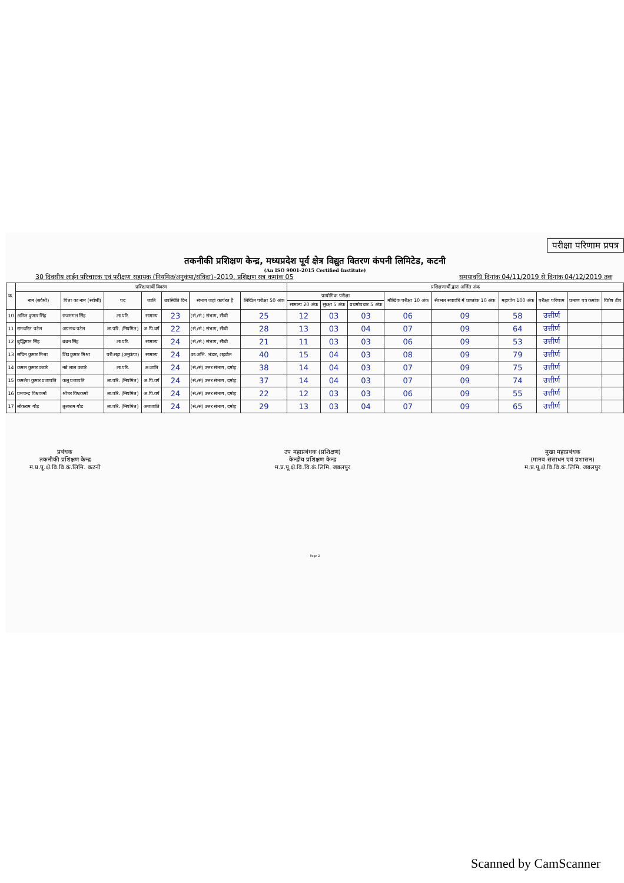परीक्षा परिणाम प्रपत्र
तकनीकी प्रशिक्षण केन्द्र, मध्यप्रदेश पूर्व क्षेत्र विद्युत वितरण कंपनी लिमिटेड, कटनी
(An ISO 9001-2015 Certified Institute)
30 दिवसीय लाईन परिचारक एवं परीक्षण सहायक (नियमित/अनुकंपा/संविदा)–2019, प्रशिक्षण सत्र कमांक 05 समयावधि दिनांक 04/11/2019 से दिनांक 04/12/2019 तक
| क्र. | प्रशिक्षणार्थी विवरण | | | | | | | प्रशिक्षणार्थी द्वारा अर्जित अंक | | | | | | | | |
| --- | --- | --- | --- | --- | --- | --- | --- | --- | --- | --- | --- | --- | --- | --- | --- | --- |
| | नाम (सर्वश्री) | पिता का नाम (सर्वश्री) | पद | जाति | उपस्थिति दिन | संभाग जहां कार्यरत है | लिखित परीक्षा 50 अंक | प्रायोगिक परीक्षा | | | मौखिक परीक्षा 10 अंक | सेशनल सत्रावधि में प्राप्तांक 10 अंक | महायोग 100 अंक | परीक्षा परिणाम | प्रमाण पत्र कमांक | विशेष टीप |
| | | | | | | | | सामान्य 20 अंक | सुरक्षा 5 अंक | प्रथमोपचार 5 अंक | | | | | | |
| 10 | अनिल कुमार सिंह | राजमगल सिंह | ला.परि. | सामान्य | 23 | (सं./सं.) संभाग, सीधी | 25 | 12 | 03 | 03 | 06 | 09 | 58 | उत्तीर्ण | | |
| 11 | रामचरित पटेल | अग्रनाथ पटेल | ला.परि. (नियमित) | अ.पि.वर्ग | 22 | (सं./सं.) संभाग, सीधी | 28 | 13 | 03 | 04 | 07 | 09 | 64 | उत्तीर्ण | | |
| 12 | बुद्धिमान सिंह | बबन सिंह | ला.परि. | सामान्य | 24 | (सं./सं.) संभाग, सीधी | 21 | 11 | 03 | 03 | 06 | 09 | 53 | उत्तीर्ण | | |
| 13 | सचिन कुमार मिश्रा | शिव कुमार मिश्रा | परी.सहा.(अनुकंपा) | सामान्य | 24 | का.अभि. भंडार, शहडोल | 40 | 15 | 04 | 03 | 08 | 09 | 79 | उत्तीर्ण | | |
| 14 | कमल कुमार कटारे | नन्ने लाल कटारे | ला.परि. | अ.जाति | 24 | (सं./सं) उत्तर संभाग, दमोह | 38 | 14 | 04 | 03 | 07 | 09 | 75 | उत्तीर्ण | | |
| 15 | कमलेश कुमार प्रजापति | कलू प्रजापति | ला.परि. (नियमित) | अ.पि.वर्ग | 24 | (सं./सं) उत्तर संभाग, दमोह | 37 | 14 | 04 | 03 | 07 | 09 | 74 | उत्तीर्ण | | |
| 16 | प्रमचन्द्र विश्वकर्मा | श्रीधर विश्वकर्मा | ला.परि. (नियमित) | अ.पि.वर्ग | 24 | (सं./सं) उत्तर संभाग, दमोह | 22 | 12 | 03 | 03 | 06 | 09 | 55 | उत्तीर्ण | | |
| 17 | लोकराम गौड़ | तुलाराम गौड | ला.परि. (नियमित) | अजजाति | 24 | (सं./सं) उत्तर संभाग, दमोह | 29 | 13 | 03 | 04 | 07 | 09 | 65 | उत्तीर्ण | | |
प्रबंधक
तकनीकी प्रशिक्षण केन्द्र
म.प्र.पू.क्षे.वि.वि.कं.लिमि. कटनी
उप महाप्रबंधक (प्रशिक्षण)
केन्द्रीय प्रशिक्षण केन्द्र
म.प्र.पू.क्षे.वि.वि.कं.लिमि. जबलपुर
मुख्य महाप्रबंधक
(मानव संसाधन एवं प्रशासन)
म.प्र.पू.क्षे.वि.वि.कं.लिमि. जबलपुर
Page 2
Scanned by CamScanner